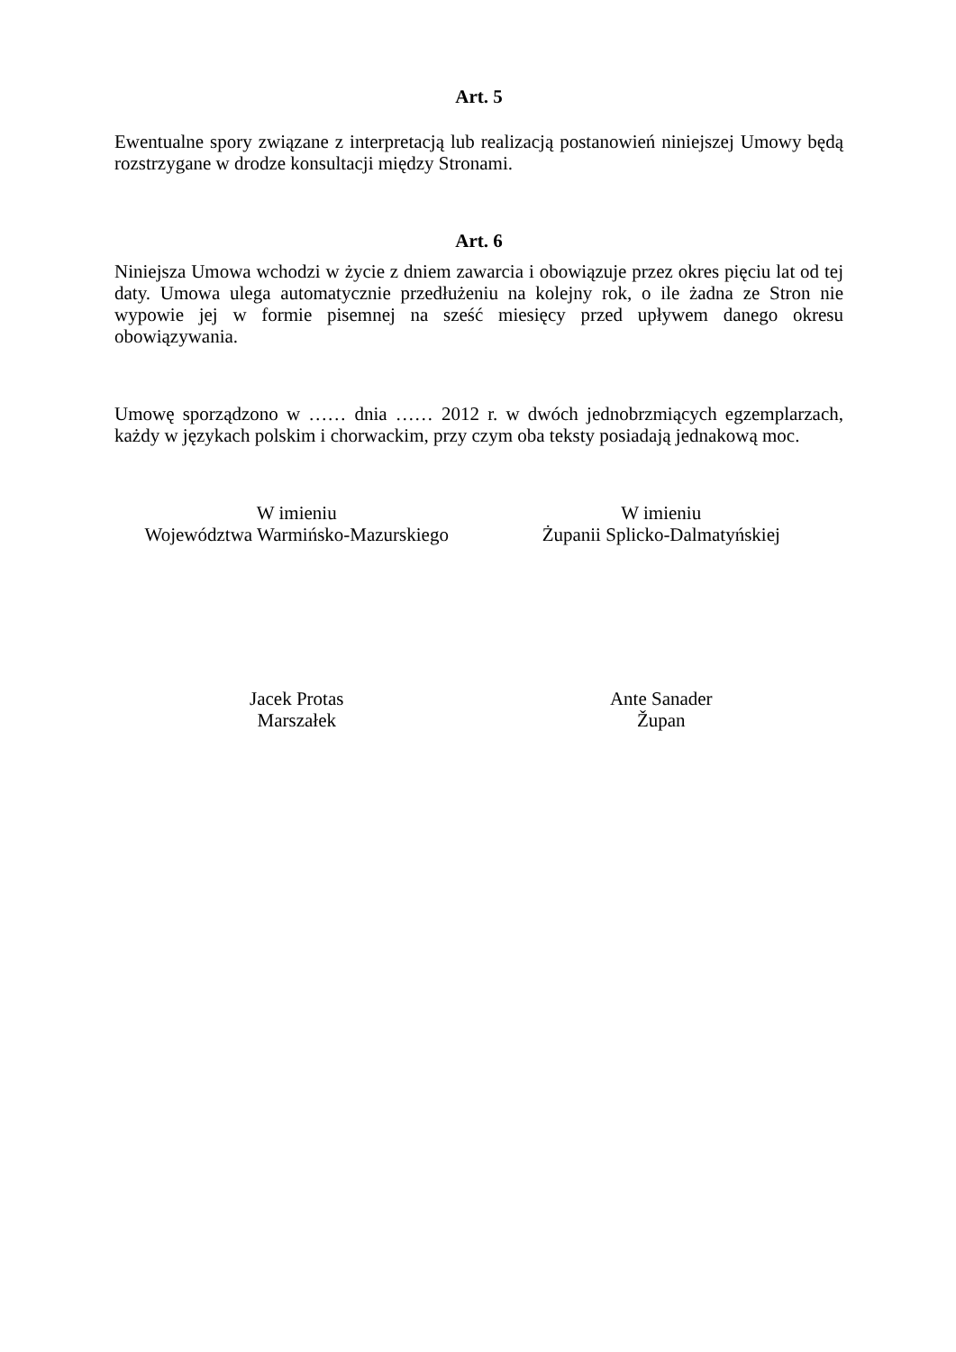Art. 5
Ewentualne spory związane z interpretacją lub realizacją postanowień niniejszej Umowy będą rozstrzygane w drodze konsultacji między Stronami.
Art. 6
Niniejsza Umowa wchodzi w życie z dniem zawarcia i obowiązuje przez okres pięciu lat od tej daty. Umowa ulega automatycznie przedłużeniu na kolejny rok, o ile żadna ze Stron nie wypowie jej w formie pisemnej na sześć miesięcy przed upływem danego okresu obowiązywania.
Umowę sporządzono w …… dnia …… 2012 r. w dwóch jednobrzmiących egzemplarzach, każdy w językach polskim i chorwackim, przy czym oba teksty posiadają jednakową moc.
W imieniu
Województwa Warmińsko-Mazurskiego
W imieniu
Żupanii Splicko-Dalmatyńskiej
Jacek Protas
Marszałek
Ante Sanader
Župan